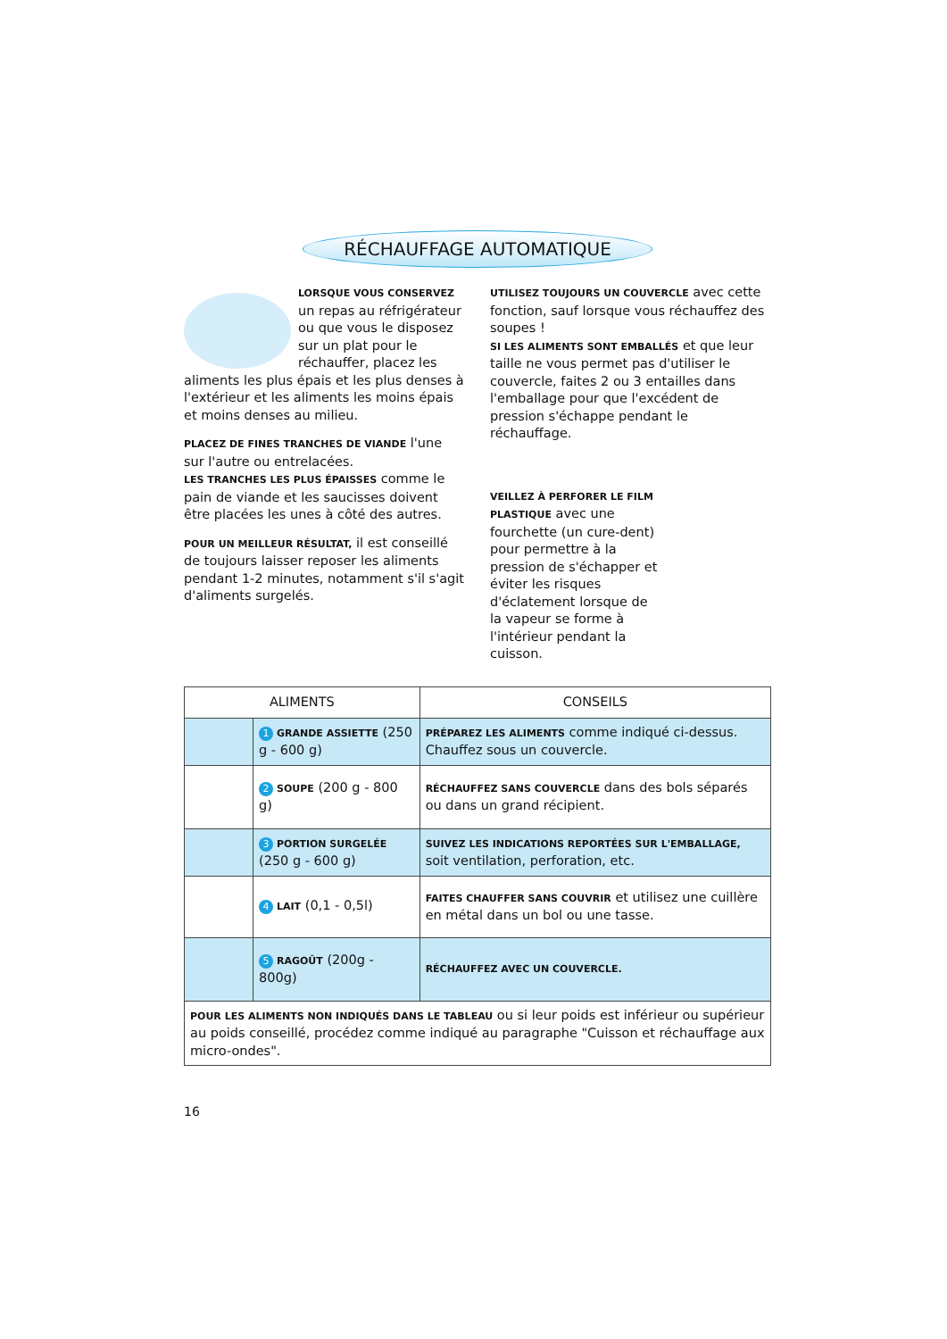RÉCHAUFFAGE AUTOMATIQUE
LORSQUE VOUS CONSERVEZ un repas au réfrigérateur ou que vous le disposez sur un plat pour le réchauffer, placez les aliments les plus épais et les plus denses à l'extérieur et les aliments les moins épais et moins denses au milieu.
PLACEZ DE FINES TRANCHES DE VIANDE l'une sur l'autre ou entrelacées.
LES TRANCHES LES PLUS ÉPAISSES comme le pain de viande et les saucisses doivent être placées les unes à côté des autres.
POUR UN MEILLEUR RÉSULTAT, il est conseillé de toujours laisser reposer les aliments pendant 1-2 minutes, notamment s'il s'agit d'aliments surgelés.
UTILISEZ TOUJOURS UN COUVERCLE avec cette fonction, sauf lorsque vous réchauffez des soupes !
SI LES ALIMENTS SONT EMBALLÉS et que leur taille ne vous permet pas d'utiliser le couvercle, faites 2 ou 3 entailles dans l'emballage pour que l'excédent de pression s'échappe pendant le réchauffage.
VEILLEZ À PERFORER LE FILM PLASTIQUE avec une fourchette (un cure-dent) pour permettre à la pression de s'échapper et éviter les risques d'éclatement lorsque de la vapeur se forme à l'intérieur pendant la cuisson.
| ALIMENTS | | CONSEILS |
| --- | --- | --- |
| | 1 GRANDE ASSIETTE (250 g - 600 g) | PRÉPAREZ LES ALIMENTS comme indiqué ci-dessus. Chauffez sous un couvercle. |
| | 2 SOUPE (200 g - 800 g) | RÉCHAUFFEZ SANS COUVERCLE dans des bols séparés ou dans un grand récipient. |
| | 3 PORTION SURGELÉE (250 g - 600 g) | SUIVEZ LES INDICATIONS REPORTÉES SUR L'EMBALLAGE, soit ventilation, perforation, etc. |
| | 4 LAIT (0,1 - 0,5l) | FAITES CHAUFFER SANS COUVRIR et utilisez une cuillère en métal dans un bol ou une tasse. |
| | 5 RAGOÛT (200g - 800g) | RÉCHAUFFEZ AVEC UN COUVERCLE. |
| POUR LES ALIMENTS NON INDIQUÉS DANS LE TABLEAU ou si leur poids est inférieur ou supérieur au poids conseillé, procédez comme indiqué au paragraphe "Cuisson et réchauffage aux micro-ondes". | | |
16